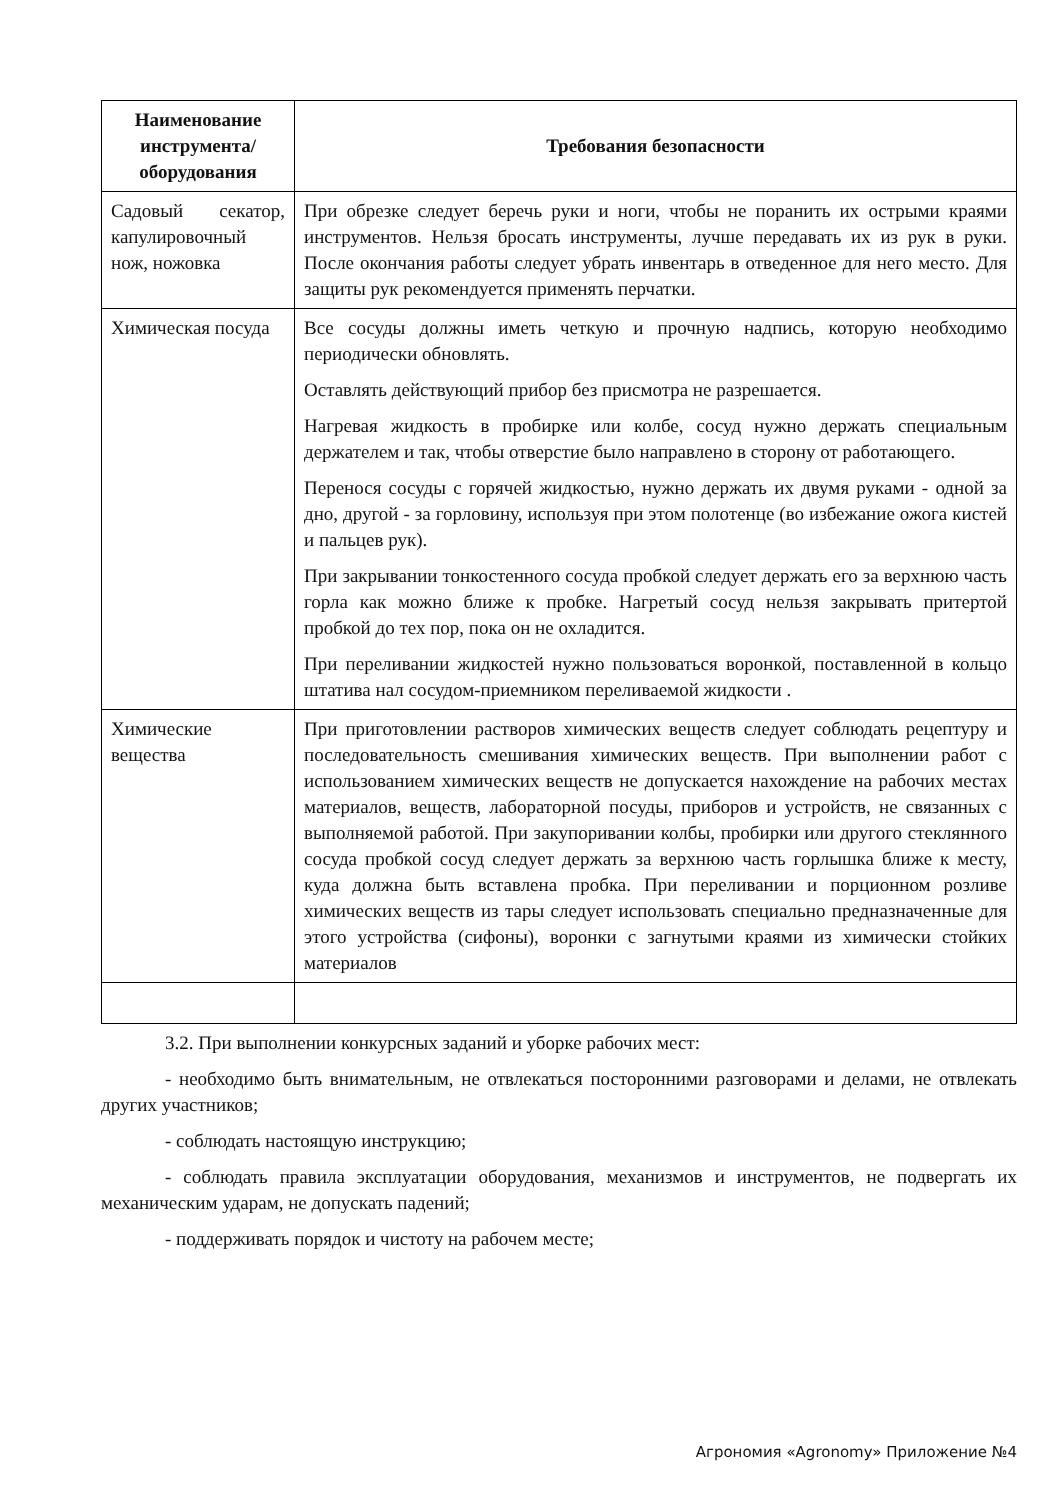| Наименование инструмента/ оборудования | Требования безопасности |
| --- | --- |
| Садовый секатор, капулировочный нож, ножовка | При обрезке следует беречь руки и ноги, чтобы не поранить их острыми краями инструментов. Нельзя бросать инструменты, лучше передавать их из рук в руки. После окончания работы следует убрать инвентарь в отведенное для него место. Для защиты рук рекомендуется применять перчатки. |
| Химическая посуда | Все сосуды должны иметь четкую и прочную надпись, которую необходимо периодически обновлять. Оставлять действующий прибор без присмотра не разрешается. Нагревая жидкость в пробирке или колбе, сосуд нужно держать специальным держателем и так, чтобы отверстие было направлено в сторону от работающего. Перенося сосуды с горячей жидкостью, нужно держать их двумя руками - одной за дно, другой - за горловину, используя при этом полотенце (во избежание ожога кистей и пальцев рук). При закрывании тонкостенного сосуда пробкой следует держать его за верхнюю часть горла как можно ближе к пробке. Нагретый сосуд нельзя закрывать притертой пробкой до тех пор, пока он не охладится. При переливании жидкостей нужно пользоваться воронкой, поставленной в кольцо штатива нал сосудом-приемником переливаемой жидкости . |
| Химические вещества | При приготовлении растворов химических веществ следует соблюдать рецептуру и последовательность смешивания химических веществ. При выполнении работ с использованием химических веществ не допускается нахождение на рабочих местах материалов, веществ, лабораторной посуды, приборов и устройств, не связанных с выполняемой работой. При закупоривании колбы, пробирки или другого стеклянного сосуда пробкой сосуд следует держать за верхнюю часть горлышка ближе к месту, куда должна быть вставлена пробка. При переливании и порционном розливе химических веществ из тары следует использовать специально предназначенные для этого устройства (сифоны), воронки с загнутыми краями из химически стойких материалов |
3.2. При выполнении конкурсных заданий и уборке рабочих мест:
- необходимо быть внимательным, не отвлекаться посторонними разговорами и делами, не отвлекать других участников;
- соблюдать настоящую инструкцию;
- соблюдать правила эксплуатации оборудования, механизмов и инструментов, не подвергать их механическим ударам, не допускать падений;
- поддерживать порядок и чистоту на рабочем месте;
Агрономия «Agronomy» Приложение №4